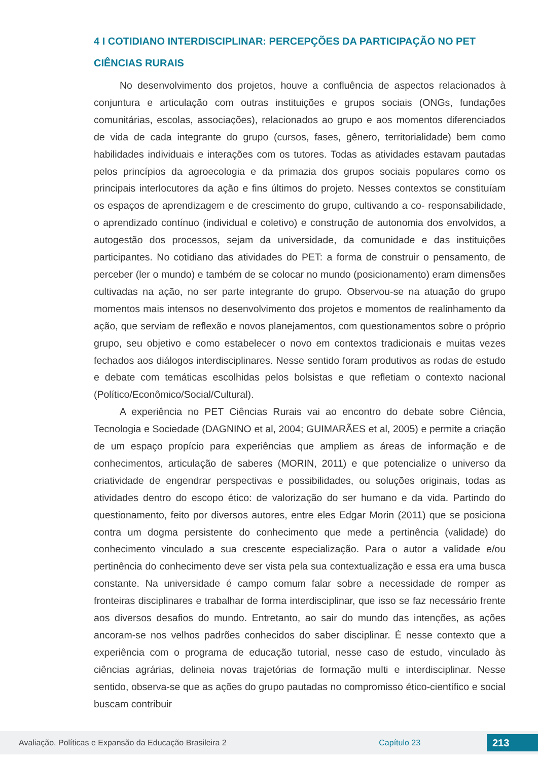4 I COTIDIANO INTERDISCIPLINAR: PERCEPÇÕES DA PARTICIPAÇÃO NO PET CIÊNCIAS RURAIS
No desenvolvimento dos projetos, houve a confluência de aspectos relacionados à conjuntura e articulação com outras instituições e grupos sociais (ONGs, fundações comunitárias, escolas, associações), relacionados ao grupo e aos momentos diferenciados de vida de cada integrante do grupo (cursos, fases, gênero, territorialidade) bem como habilidades individuais e interações com os tutores. Todas as atividades estavam pautadas pelos princípios da agroecologia e da primazia dos grupos sociais populares como os principais interlocutores da ação e fins últimos do projeto. Nesses contextos se constituíam os espaços de aprendizagem e de crescimento do grupo, cultivando a co- responsabilidade, o aprendizado contínuo (individual e coletivo) e construção de autonomia dos envolvidos, a autogestão dos processos, sejam da universidade, da comunidade e das instituições participantes. No cotidiano das atividades do PET: a forma de construir o pensamento, de perceber (ler o mundo) e também de se colocar no mundo (posicionamento) eram dimensões cultivadas na ação, no ser parte integrante do grupo. Observou-se na atuação do grupo momentos mais intensos no desenvolvimento dos projetos e momentos de realinhamento da ação, que serviam de reflexão e novos planejamentos, com questionamentos sobre o próprio grupo, seu objetivo e como estabelecer o novo em contextos tradicionais e muitas vezes fechados aos diálogos interdisciplinares. Nesse sentido foram produtivos as rodas de estudo e debate com temáticas escolhidas pelos bolsistas e que refletiam o contexto nacional (Político/Econômico/Social/Cultural).
A experiência no PET Ciências Rurais vai ao encontro do debate sobre Ciência, Tecnologia e Sociedade (DAGNINO et al, 2004; GUIMARÃES et al, 2005) e permite a criação de um espaço propício para experiências que ampliem as áreas de informação e de conhecimentos, articulação de saberes (MORIN, 2011) e que potencialize o universo da criatividade de engendrar perspectivas e possibilidades, ou soluções originais, todas as atividades dentro do escopo ético: de valorização do ser humano e da vida. Partindo do questionamento, feito por diversos autores, entre eles Edgar Morin (2011) que se posiciona contra um dogma persistente do conhecimento que mede a pertinência (validade) do conhecimento vinculado a sua crescente especialização. Para o autor a validade e/ou pertinência do conhecimento deve ser vista pela sua contextualização e essa era uma busca constante. Na universidade é campo comum falar sobre a necessidade de romper as fronteiras disciplinares e trabalhar de forma interdisciplinar, que isso se faz necessário frente aos diversos desafios do mundo. Entretanto, ao sair do mundo das intenções, as ações ancoram-se nos velhos padrões conhecidos do saber disciplinar. É nesse contexto que a experiência com o programa de educação tutorial, nesse caso de estudo, vinculado às ciências agrárias, delineia novas trajetórias de formação multi e interdisciplinar. Nesse sentido, observa-se que as ações do grupo pautadas no compromisso ético-científico e social buscam contribuir
Avaliação, Políticas e Expansão da Educação Brasileira 2 Capítulo 23 213